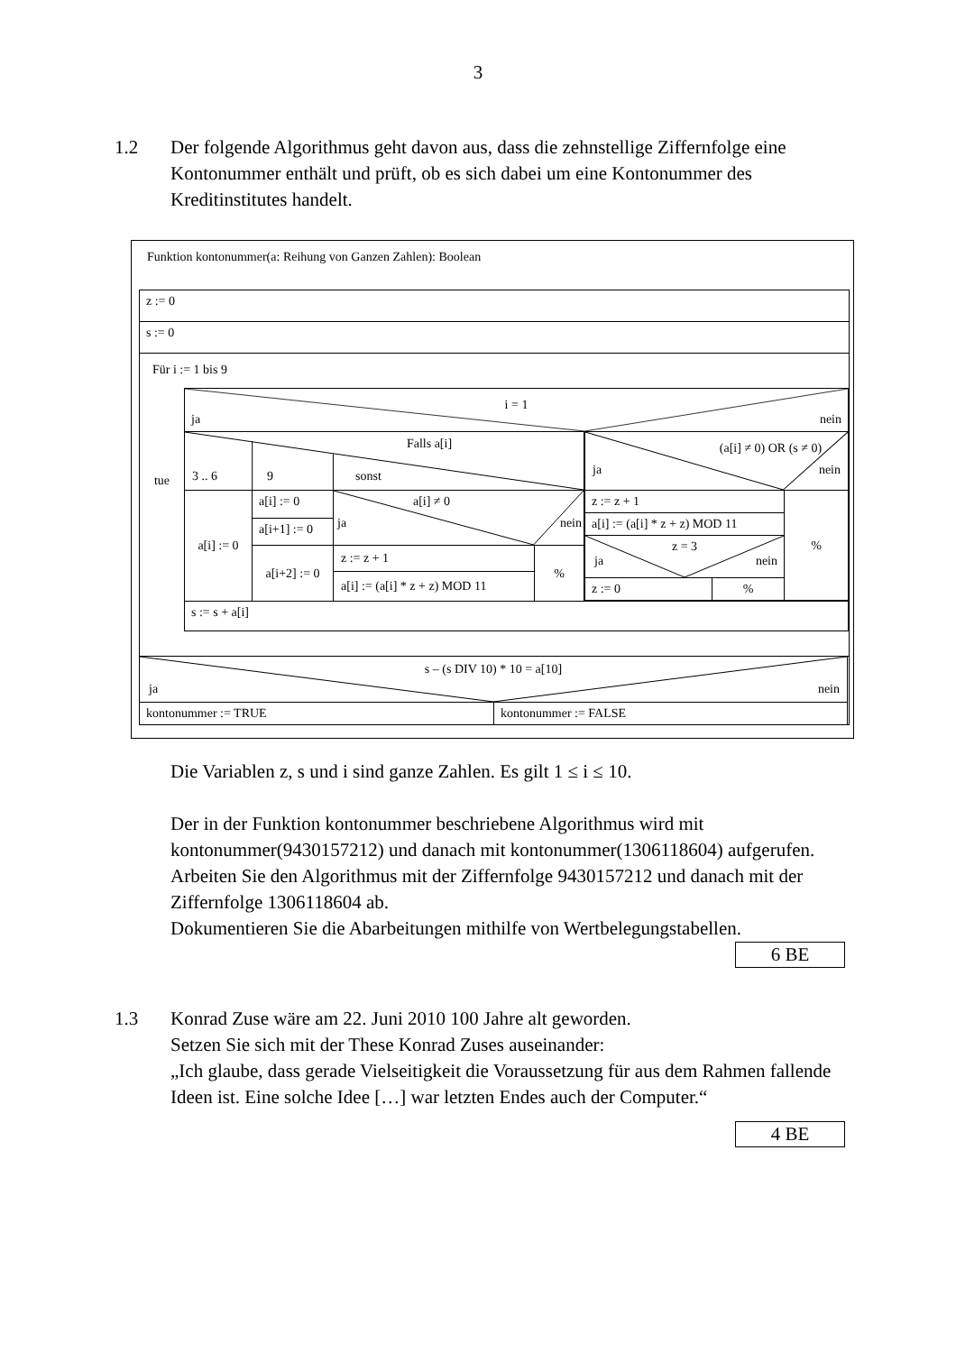3
1.2 Der folgende Algorithmus geht davon aus, dass die zehnstellige Ziffernfolge eine Kontonummer enthält und prüft, ob es sich dabei um eine Kontonummer des Kreditinstitutes handelt.
Funktion kontonummer(a: Reihung von Ganzen Zahlen): Boolean
| z := 0 |
| s := 0 |
| Für i := 1 bis 9 tue / i = 1 ja nein / / / / Falls a[i] 3 .. 6 9 sonst / / / / / a[i] := 0 / a[i] := 0 / a[i] ≠ 0 ja nein / / / / a[i+1] := 0 / / / / / a[i+2] := 0 / z := z + 1 a[i] := (a[i] * z + z) MOD 11 / % / / / (a[i] ≠ 0) OR (s ≠ 0) ja nein / / / / z := z + 1 / / % / / a[i] := (a[i] * z + z) MOD 11 / / / / z = 3 ja nein / / / / z := 0 / % / / / / s := s + a[i] / / |
| / s – (s DIV 10) * 10 = a[10] ja nein / / / kontonummer := TRUE / kontonummer := FALSE / |
Die Variablen z, s und i sind ganze Zahlen. Es gilt 1 ≤ i ≤ 10.
Der in der Funktion kontonummer beschriebene Algorithmus wird mit kontonummer(9430157212) und danach mit kontonummer(1306118604) aufgerufen.
Arbeiten Sie den Algorithmus mit der Ziffernfolge 9430157212 und danach mit der Ziffernfolge 1306118604 ab.
Dokumentieren Sie die Abarbeitungen mithilfe von Wertbelegungstabellen.
6 BE
1.3 Konrad Zuse wäre am 22. Juni 2010 100 Jahre alt geworden.
Setzen Sie sich mit der These Konrad Zuses auseinander:
„Ich glaube, dass gerade Vielseitigkeit die Voraussetzung für aus dem Rahmen fallende Ideen ist. Eine solche Idee […] war letzten Endes auch der Computer.“
4 BE